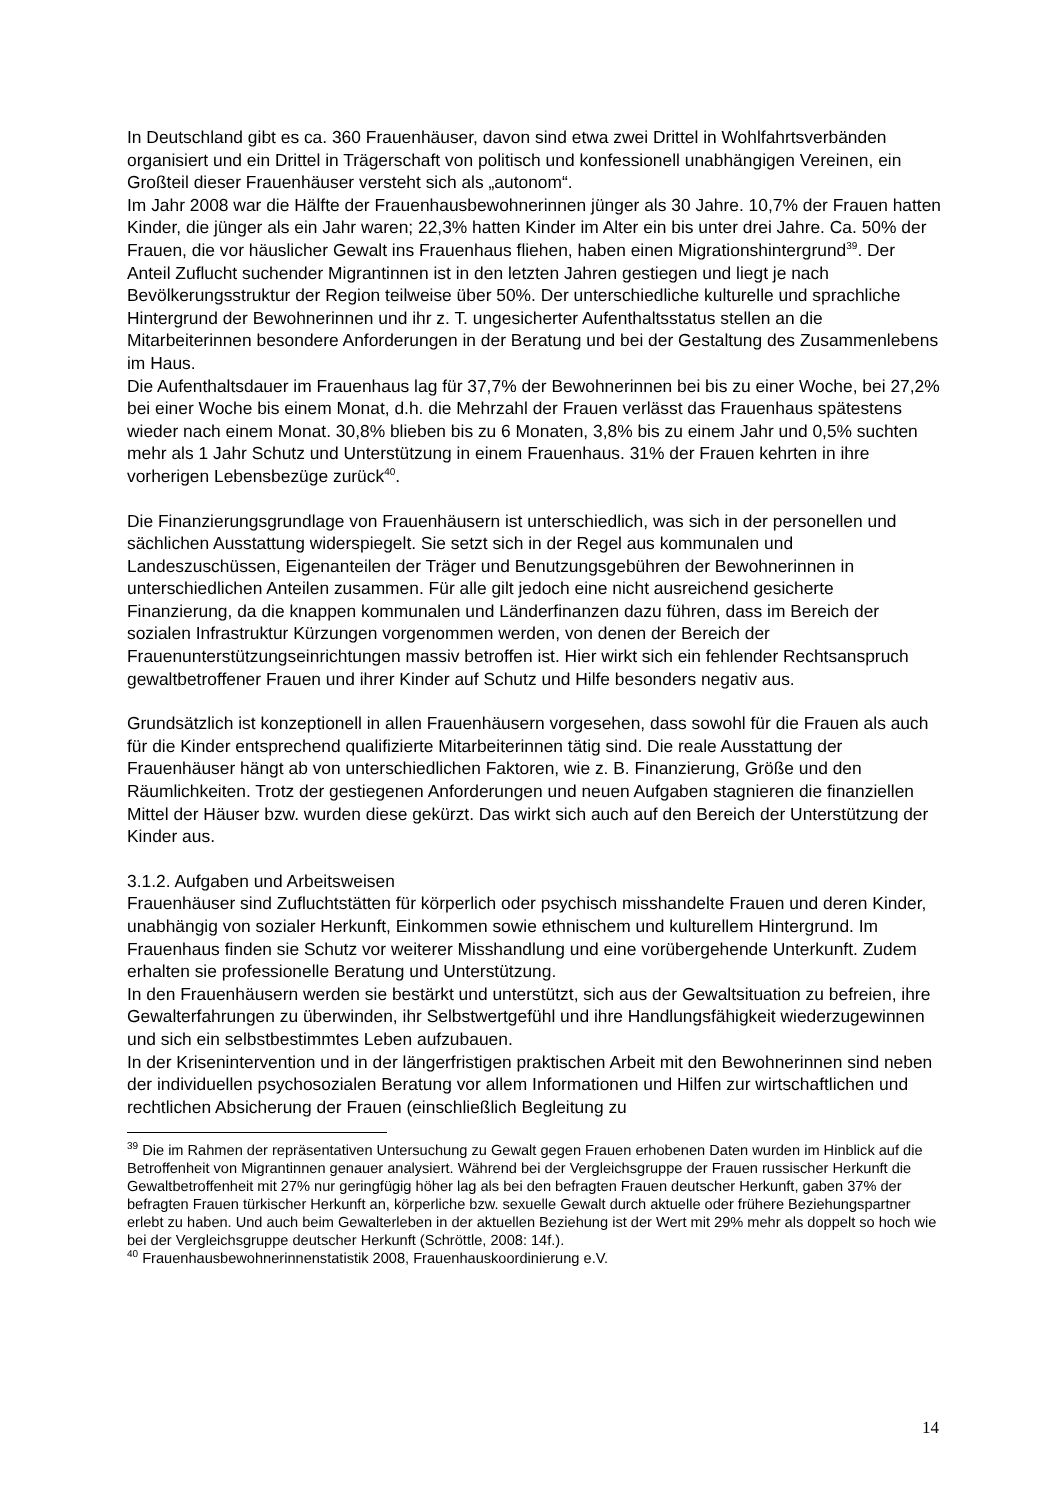In Deutschland gibt es ca. 360 Frauenhäuser, davon sind etwa zwei Drittel in Wohlfahrtsverbänden organisiert und ein Drittel in Trägerschaft von politisch und konfessionell unabhängigen Vereinen, ein Großteil dieser Frauenhäuser versteht sich als „autonom“.
Im Jahr 2008 war die Hälfte der Frauenhausbewohnerinnen jünger als 30 Jahre. 10,7% der Frauen hatten Kinder, die jünger als ein Jahr waren; 22,3% hatten Kinder im Alter ein bis unter drei Jahre. Ca. 50% der Frauen, die vor häuslicher Gewalt ins Frauenhaus fliehen, haben einen Migrationshintergrund<sup>39</sup>. Der Anteil Zuflucht suchender Migrantinnen ist in den letzten Jahren gestiegen und liegt je nach Bevölkerungsstruktur der Region teilweise über 50%. Der unterschiedliche kulturelle und sprachliche Hintergrund der Bewohnerinnen und ihr z. T. ungesicherter Aufenthaltsstatus stellen an die Mitarbeiterinnen besondere Anforderungen in der Beratung und bei der Gestaltung des Zusammenlebens im Haus.
Die Aufenthaltsdauer im Frauenhaus lag für 37,7% der Bewohnerinnen bei bis zu einer Woche, bei 27,2% bei einer Woche bis einem Monat, d.h. die Mehrzahl der Frauen verlässt das Frauenhaus spätestens wieder nach einem Monat. 30,8% blieben bis zu 6 Monaten, 3,8% bis zu einem Jahr und 0,5% suchten mehr als 1 Jahr Schutz und Unterstützung in einem Frauenhaus. 31% der Frauen kehrten in ihre vorherigen Lebensbezüge zurück<sup>40</sup>.
Die Finanzierungsgrundlage von Frauenhäusern ist unterschiedlich, was sich in der personellen und sächlichen Ausstattung widerspiegelt. Sie setzt sich in der Regel aus kommunalen und Landeszuschüssen, Eigenanteilen der Träger und Benutzungsgebühren der Bewohnerinnen in unterschiedlichen Anteilen zusammen. Für alle gilt jedoch eine nicht ausreichend gesicherte Finanzierung, da die knappen kommunalen und Länderfinanzen dazu führen, dass im Bereich der sozialen Infrastruktur Kürzungen vorgenommen werden, von denen der Bereich der Frauenunterstützungseinrichtungen massiv betroffen ist. Hier wirkt sich ein fehlender Rechtsanspruch gewaltbetroffener Frauen und ihrer Kinder auf Schutz und Hilfe besonders negativ aus.
Grundsätzlich ist konzeptionell in allen Frauenhäusern vorgesehen, dass sowohl für die Frauen als auch für die Kinder entsprechend qualifizierte Mitarbeiterinnen tätig sind. Die reale Ausstattung der Frauenhäuser hängt ab von unterschiedlichen Faktoren, wie z. B. Finanzierung, Größe und den Räumlichkeiten. Trotz der gestiegenen Anforderungen und neuen Aufgaben stagnieren die finanziellen Mittel der Häuser bzw. wurden diese gekürzt. Das wirkt sich auch auf den Bereich der Unterstützung der Kinder aus.
3.1.2. Aufgaben und Arbeitsweisen
Frauenhäuser sind Zufluchtstätten für körperlich oder psychisch misshandelte Frauen und deren Kinder, unabhängig von sozialer Herkunft, Einkommen sowie ethnischem und kulturellem Hintergrund. Im Frauenhaus finden sie Schutz vor weiterer Misshandlung und eine vorübergehende Unterkunft. Zudem erhalten sie professionelle Beratung und Unterstützung.
In den Frauenhäusern werden sie bestärkt und unterstützt, sich aus der Gewaltsituation zu befreien, ihre Gewalterfahrungen zu überwinden, ihr Selbstwertgefühl und ihre Handlungsfähigkeit wiederzugewinnen und sich ein selbstbestimmtes Leben aufzubauen.
In der Krisenintervention und in der längerfristigen praktischen Arbeit mit den Bewohnerinnen sind neben der individuellen psychosozialen Beratung vor allem Informationen und Hilfen zur wirtschaftlichen und rechtlichen Absicherung der Frauen (einschließlich Begleitung zu
<sup>39</sup> Die im Rahmen der repräsentativen Untersuchung zu Gewalt gegen Frauen erhobenen Daten wurden im Hinblick auf die Betroffenheit von Migrantinnen genauer analysiert. Während bei der Vergleichsgruppe der Frauen russischer Herkunft die Gewaltbetroffenheit mit 27% nur geringfügig höher lag als bei den befragten Frauen deutscher Herkunft, gaben 37% der befragten Frauen türkischer Herkunft an, körperliche bzw. sexuelle Gewalt durch aktuelle oder frühere Beziehungspartner erlebt zu haben. Und auch beim Gewalterleben in der aktuellen Beziehung ist der Wert mit 29% mehr als doppelt so hoch wie bei der Vergleichsgruppe deutscher Herkunft (Schröttle, 2008: 14f.).
<sup>40</sup> Frauenhausbewohnerinnenstatistik 2008, Frauenhauskoordinierung e.V.
14